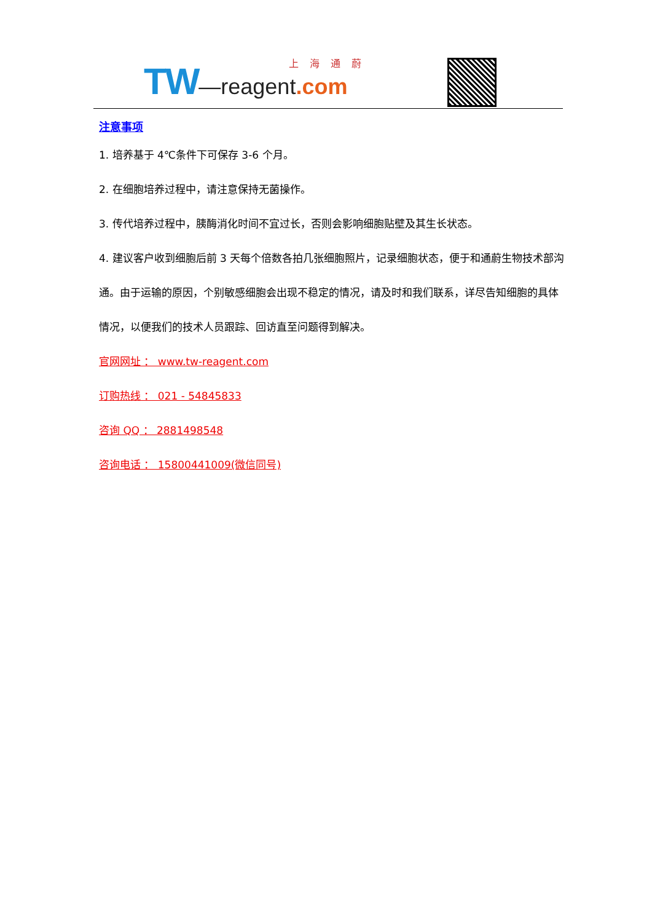TW—reagent.com 上海通蔚
注意事项
1. 培养基于 4℃条件下可保存 3-6 个月。
2. 在细胞培养过程中，请注意保持无菌操作。
3. 传代培养过程中，胰酶消化时间不宜过长，否则会影响细胞贴壁及其生长状态。
4. 建议客户收到细胞后前 3 天每个倍数各拍几张细胞照片，记录细胞状态，便于和通蔚生物技术部沟通。由于运输的原因，个别敏感细胞会出现不稳定的情况，请及时和我们联系，详尽告知细胞的具体情况，以便我们的技术人员跟踪、回访直至问题得到解决。
官网网址 ： www.tw-reagent.com
订购热线 ： 021 - 54845833
咨询 QQ ： 2881498548
咨询电话 ： 15800441009(微信同号)